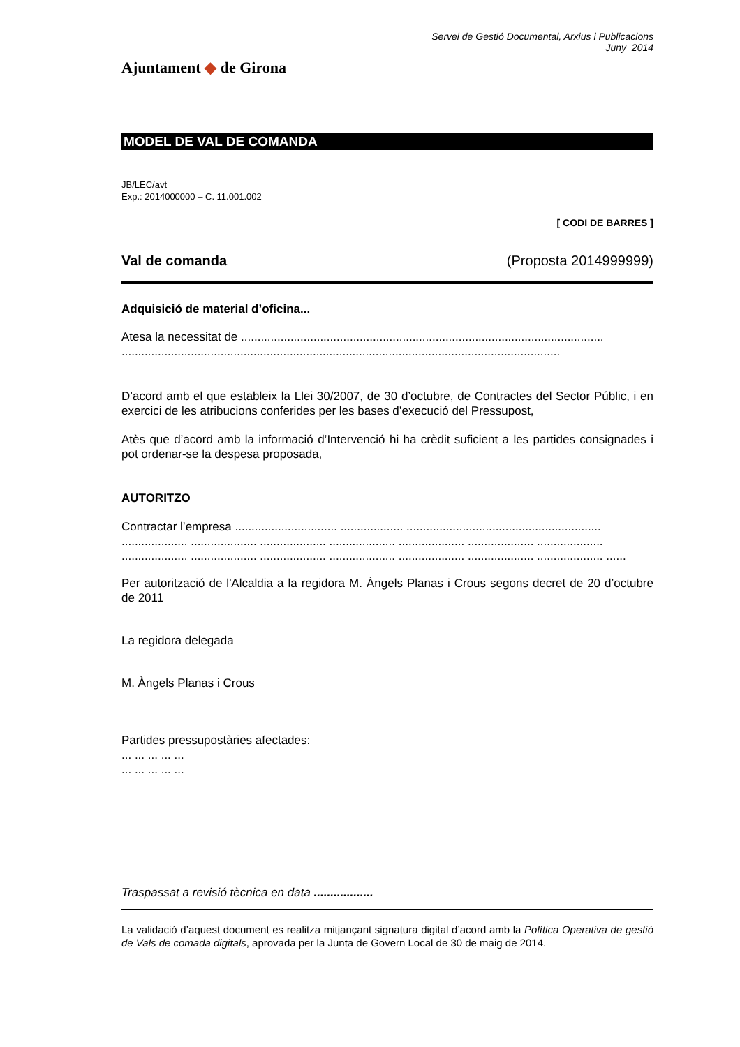Ajuntament ◆ de Girona
Servei de Gestió Documental, Arxius i Publicacions
Juny 2014
MODEL DE VAL DE COMANDA
JB/LEC/avt
Exp.: 2014000000 – C. 11.001.002
[ CODI DE BARRES ]
Val de comanda (Proposta 2014999999)
Adquisició de material d’oficina...
Atesa la necessitat de ..............................................................................................................
.....................................................................................................................................
D’acord amb el que estableix la Llei 30/2007, de 30 d’octubre, de Contractes del Sector Públic, i en exercici de les atribucions conferides per les bases d’execució del Pressupost,
Atès que d’acord amb la informació d’Intervenció hi ha crèdit suficient a les partides consignades i pot ordenar-se la despesa proposada,
AUTORITZO
Contractar l’empresa ............................... ................... ...........................................................
.................... .................... .................... .................... .................... .................... ....................
.................... .................... .................... .................... .................... .................... .................... ......
Per autorització de l'Alcaldia a la regidora M. Àngels Planas i Crous segons decret de 20 d’octubre de 2011
La regidora delegada
M. Àngels Planas i Crous
Partides pressupostàries afectades:
... ... ... ... ...
... ... ... ... ...
Traspassat a revisió tècnica en data ..................
La validació d’aquest document es realitza mitjançant signatura digital d’acord amb la Política Operativa de gestió de Vals de comada digitals, aprovada per la Junta de Govern Local de 30 de maig de 2014.